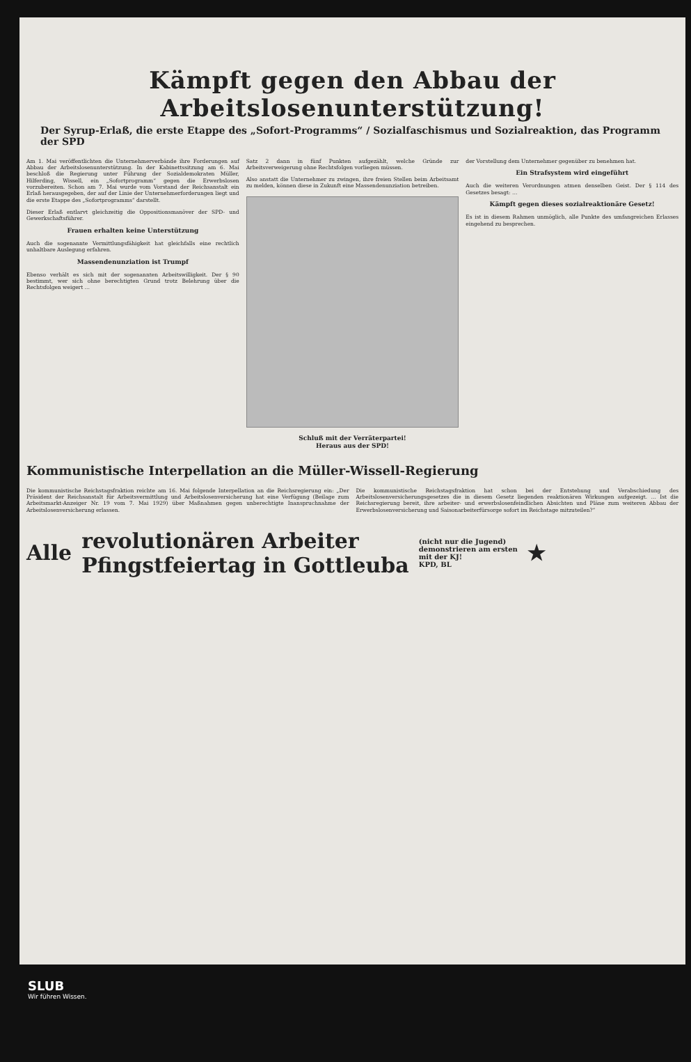Kämpft gegen den Abbau der Arbeitslosenunterstützung!
Der Syrup-Erlaß, die erste Etappe des „Sofort-Programms“ / Sozialfaschismus und Sozialreaktion, das Programm der SPD
Am 1. Mai veröffentlichten die Unternehmerverbände ihre Forderungen auf Abbau der Arbeitslosenunterstützung. In der Kabinettssitzung am 6. Mai beschloß die Regierung unter Führung der Sozialdemokraten Müller, Hilferding, Wissell, ein „Sofortprogramm“ gegen die Erwerbslosen vorzubereiten. Schon am 7. Mai wurde vom Vorstand der Reichsanstalt ein Erlaß herausgegeben, der auf der Linie der Unternehmerforderungen liegt und die erste Etappe des „Sofortprogramms“ darstellt.
Dieser Erlaß entlarvt gleichzeitig die Oppositionsmanöver der SPD- und Gewerkschaftsführer.
Frauen erhalten keine Unterstützung
Auch die sogenannte Vermittlungsfähigkeit hat gleichfalls eine rechtlich unhaltbare Auslegung erfahren.
Massendenunziation ist Trumpf
Ebenso verhält es sich mit der sogenannten Arbeitswilligkeit. Der § 90 bestimmt, wer sich ohne berechtigten Grund trotz Belehrung über die Rechtsfolgen weigert …
Satz 2 dann in fünf Punkten aufgezählt, welche Gründe zur Arbeitsverweigerung ohne Rechtsfolgen vorliegen müssen.
Also anstatt die Unternehmer zu zwingen, ihre freien Stellen beim Arbeitsamt zu melden, können diese in Zukunft eine Massendenunziation betreiben.
Schluß mit der Verräterpartei!
Heraus aus der SPD!
der Vorstellung dem Unternehmer gegenüber zu benehmen hat.
Ein Strafsystem wird eingeführt
Auch die weiteren Verordnungen atmen denselben Geist. Der § 114 des Gesetzes besagt: …
Kämpft gegen dieses sozialreaktionäre Gesetz!
Es ist in diesem Rahmen unmöglich, alle Punkte des umfangreichen Erlasses eingehend zu besprechen.
Kommunistische Interpellation an die Müller-Wissell-Regierung
Die kommunistische Reichstagsfraktion reichte am 16. Mai folgende Interpellation an die Reichsregierung ein: „Der Präsident der Reichsanstalt für Arbeitsvermittlung und Arbeitslosenversicherung hat eine Verfügung (Beilage zum Arbeitsmarkt-Anzeiger Nr. 19 vom 7. Mai 1929) über Maßnahmen gegen unberechtigte Inanspruchnahme der Arbeitslosenversicherung erlassen.
Die kommunistische Reichstagsfraktion hat schon bei der Entstehung und Verabschiedung des Arbeitslosenversicherungsgesetzes die in diesem Gesetz liegenden reaktionären Wirkungen aufgezeigt. … Ist die Reichsregierung bereit, ihre arbeiter- und erwerbslosenfeindlichen Absichten und Pläne zum weiteren Abbau der Erwerbslosenversicherung und Saisonarbeiterfürsorge sofort im Reichstage mitzuteilen?“
Alle revolutionären Arbeiter
Pfingstfeiertag in Gottleuba (nicht nur die Jugend)
demonstrieren am ersten
mit der KJ!
KPD, BL ★
SLUB
Wir führen Wissen.